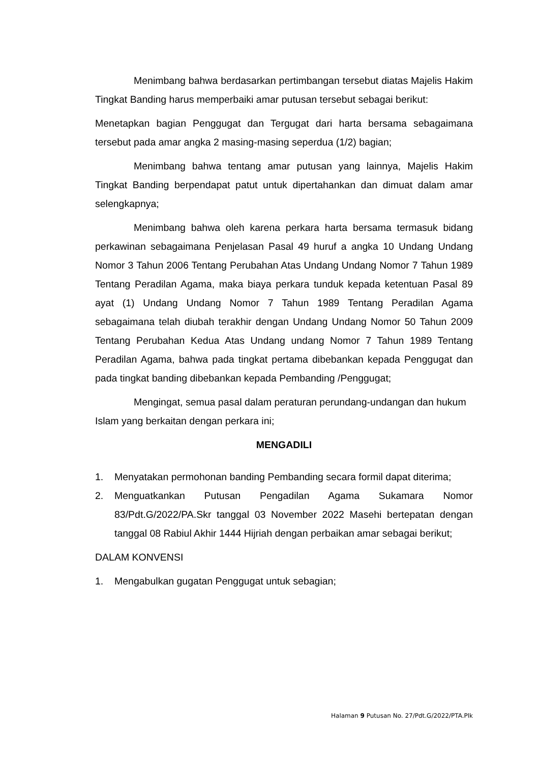Menimbang bahwa berdasarkan pertimbangan tersebut diatas Majelis Hakim Tingkat Banding harus memperbaiki amar putusan tersebut sebagai berikut:
Menetapkan bagian Penggugat dan Tergugat dari harta bersama sebagaimana tersebut pada amar angka 2 masing-masing seperdua (1/2) bagian;
Menimbang bahwa tentang amar putusan yang lainnya, Majelis Hakim Tingkat Banding berpendapat patut untuk dipertahankan dan dimuat dalam amar selengkapnya;
Menimbang bahwa oleh karena perkara harta bersama termasuk bidang perkawinan sebagaimana Penjelasan Pasal 49 huruf a angka 10 Undang Undang Nomor 3 Tahun 2006 Tentang Perubahan Atas Undang Undang Nomor 7 Tahun 1989 Tentang Peradilan Agama, maka biaya perkara tunduk kepada ketentuan Pasal 89 ayat (1) Undang Undang Nomor 7 Tahun 1989 Tentang Peradilan Agama sebagaimana telah diubah terakhir dengan Undang Undang Nomor 50 Tahun 2009 Tentang Perubahan Kedua Atas Undang undang Nomor 7 Tahun 1989 Tentang Peradilan Agama, bahwa pada tingkat pertama dibebankan kepada Penggugat dan pada tingkat banding dibebankan kepada Pembanding /Penggugat;
Mengingat, semua pasal dalam peraturan perundang-undangan dan hukum Islam yang berkaitan dengan perkara ini;
MENGADILI
1. Menyatakan permohonan banding Pembanding secara formil dapat diterima;
2. Menguatkankan Putusan Pengadilan Agama Sukamara Nomor 83/Pdt.G/2022/PA.Skr tanggal 03 November 2022 Masehi bertepatan dengan tanggal 08 Rabiul Akhir 1444 Hijriah dengan perbaikan amar sebagai berikut;
DALAM KONVENSI
1. Mengabulkan gugatan Penggugat untuk sebagian;
Halaman 9 Putusan No. 27/Pdt.G/2022/PTA.Plk